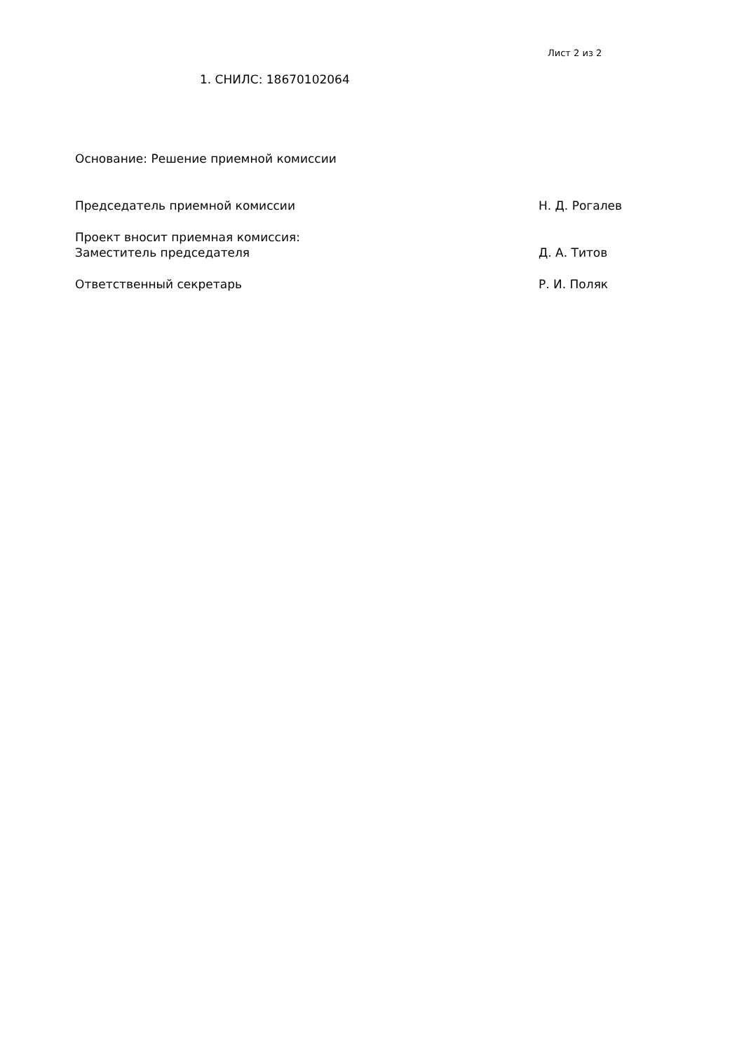Лист 2 из 2
1. СНИЛС: 18670102064
Основание: Решение приемной комиссии
Председатель приемной комиссии Н. Д. Рогалев
Проект вносит приемная комиссия:
Заместитель председателя Д. А. Титов
Ответственный секретарь Р. И. Поляк